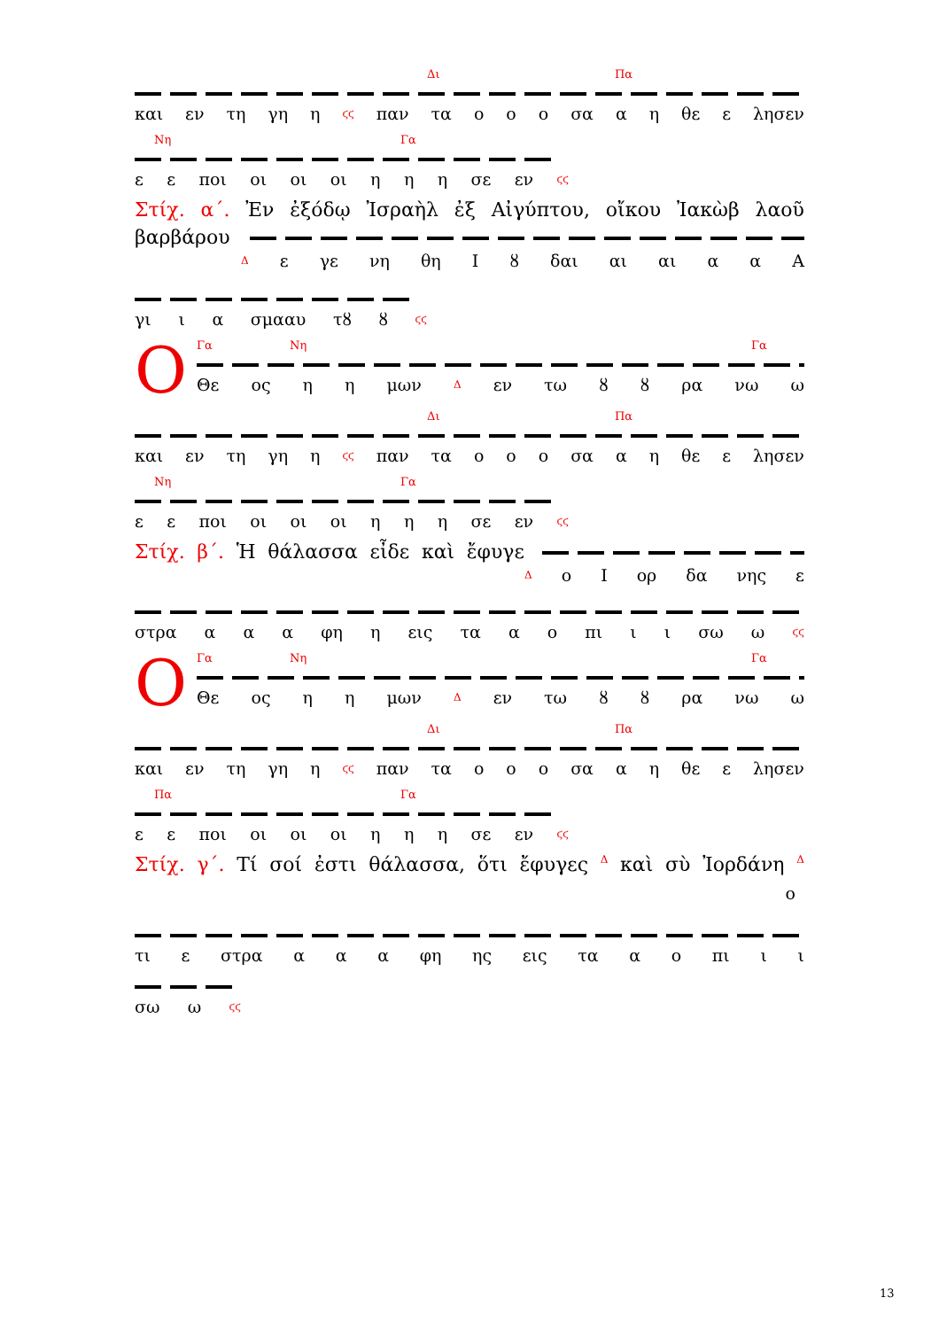Δι Πα
και εν τη γη η ϛϛ παν τα ο ο ο σα α η θε ε λησεν
Νη Γα
ε ε ποι οι οι οι η η η σε εν ϛϛ
Στίχ. α΄. Ἐν ἐξόδῳ Ἰσραὴλ ἐξ Αἰγύπτου, οἴκου Ἰακὼβ λαοῦ
βαρβάρου
Δε γε νη θη Ι ȣ δαι αι αι α α Α
γι ι α σμααυ τȣ ȣ ϛϛ
Ο
Γα Νη Γα
Θε ος η η μων Δ εν τω ȣ ȣ ρα νω ω
Δι Πα
και εν τη γη η ϛϛ παν τα ο ο ο σα α η θε ε λησεν
Νη Γα
ε ε ποι οι οι οι η η η σε εν ϛϛ
Στίχ. β΄. Ἡ θάλασσα εἶδε καὶ ἔφυγε
Δο Ι ορ δα νης ε
στρα α α α φη η εις τα α ο πι ι ι σω ω ϛϛ
Ο
Γα Νη Γα
Θε ος η η μων Δ εν τω ȣ ȣ ρα νω ω
Δι Πα
και εν τη γη η ϛϛ παν τα ο ο ο σα α η θε ε λησεν
Πα Γα
ε ε ποι οι οι οι η η η σε εν ϛϛ
Στίχ. γ΄. Τί σοί ἐστι θάλασσα, ὅτι ἔφυγες Δ καὶ σὺ Ἰορδάνη Δ
ο
τι ε στρα α α α φη ης εις τα α ο πι ι ι
σω ω ϛϛ
13